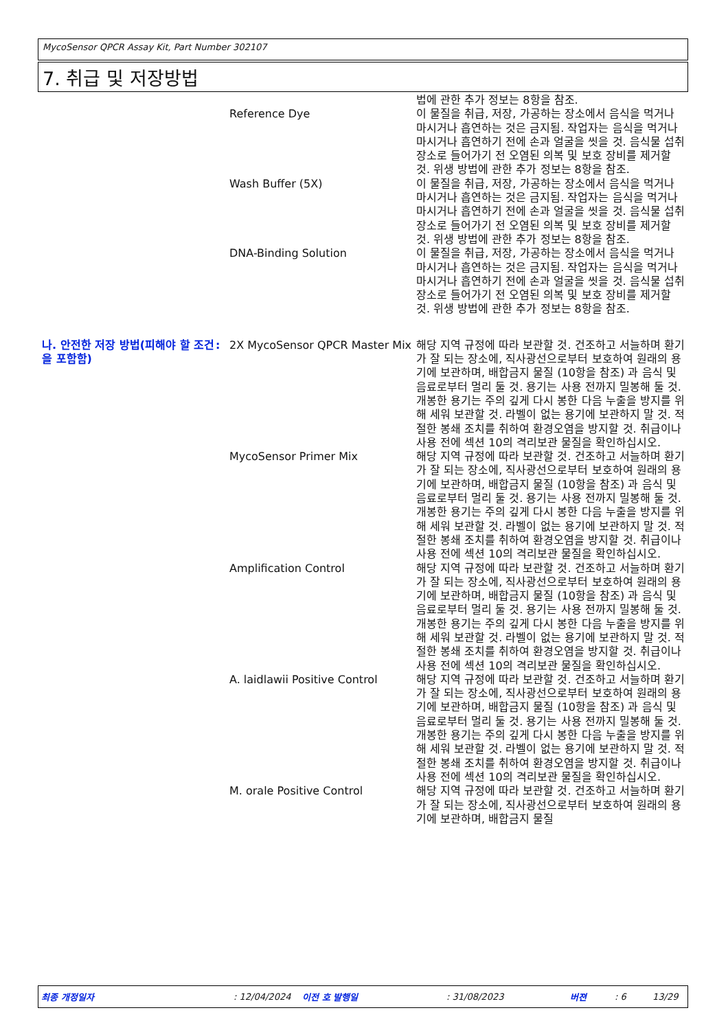MycoSensor QPCR Assay Kit, Part Number 302107
7. 취급 및 저장방법
법에 관한 추가 정보는 8항을 참조.
Reference Dye 이 물질을 취급, 저장, 가공하는 장소에서 음식을 먹거나 마시거나 흡연하는 것은 금지됨. 작업자는 음식을 먹거나 마시거나 흡연하기 전에 손과 얼굴을 씻을 것. 음식물 섭취 장소로 들어가기 전 오염된 의복 및 보호 장비를 제거할 것. 위생 방법에 관한 추가 정보는 8항을 참조.
Wash Buffer (5X) 이 물질을 취급, 저장, 가공하는 장소에서 음식을 먹거나 마시거나 흡연하는 것은 금지됨. 작업자는 음식을 먹거나 마시거나 흡연하기 전에 손과 얼굴을 씻을 것. 음식물 섭취 장소로 들어가기 전 오염된 의복 및 보호 장비를 제거할 것. 위생 방법에 관한 추가 정보는 8항을 참조.
DNA-Binding Solution 이 물질을 취급, 저장, 가공하는 장소에서 음식을 먹거나 마시거나 흡연하는 것은 금지됨. 작업자는 음식을 먹거나 마시거나 흡연하기 전에 손과 얼굴을 씻을 것. 음식물 섭취 장소로 들어가기 전 오염된 의복 및 보호 장비를 제거할 것. 위생 방법에 관한 추가 정보는 8항을 참조.
나. 안전한 저장 방법(피해야 할 조건을 포함함)
: 2X MycoSensor QPCR Master Mix
해당 지역 규정에 따라 보관할 것. 건조하고 서늘하며 환기가 잘 되는 장소에, 직사광선으로부터 보호하여 원래의 용기에 보관하며, 배합금지 물질 (10항을 참조) 과 음식 및 음료로부터 멀리 둘 것. 용기는 사용 전까지 밀봉해 둘 것. 개봉한 용기는 주의 깊게 다시 봉한 다음 누출을 방지를 위해 세워 보관할 것. 라벨이 없는 용기에 보관하지 말 것. 적절한 봉쇄 조치를 취하여 환경오염을 방지할 것. 취급이나 사용 전에 섹션 10의 격리보관 물질을 확인하십시오.
MycoSensor Primer Mix 해당 지역 규정에 따라 보관할 것. 건조하고 서늘하며 환기가 잘 되는 장소에, 직사광선으로부터 보호하여 원래의 용기에 보관하며, 배합금지 물질 (10항을 참조) 과 음식 및 음료로부터 멀리 둘 것. 용기는 사용 전까지 밀봉해 둘 것. 개봉한 용기는 주의 깊게 다시 봉한 다음 누출을 방지를 위해 세워 보관할 것. 라벨이 없는 용기에 보관하지 말 것. 적절한 봉쇄 조치를 취하여 환경오염을 방지할 것. 취급이나 사용 전에 섹션 10의 격리보관 물질을 확인하십시오.
Amplification Control 해당 지역 규정에 따라 보관할 것. 건조하고 서늘하며 환기가 잘 되는 장소에, 직사광선으로부터 보호하여 원래의 용기에 보관하며, 배합금지 물질 (10항을 참조) 과 음식 및 음료로부터 멀리 둘 것. 용기는 사용 전까지 밀봉해 둘 것. 개봉한 용기는 주의 깊게 다시 봉한 다음 누출을 방지를 위해 세워 보관할 것. 라벨이 없는 용기에 보관하지 말 것. 적절한 봉쇄 조치를 취하여 환경오염을 방지할 것. 취급이나 사용 전에 섹션 10의 격리보관 물질을 확인하십시오.
A. laidlawii Positive Control
해당 지역 규정에 따라 보관할 것. 건조하고 서늘하며 환기가 잘 되는 장소에, 직사광선으로부터 보호하여 원래의 용기에 보관하며, 배합금지 물질 (10항을 참조) 과 음식 및 음료로부터 멀리 둘 것. 용기는 사용 전까지 밀봉해 둘 것. 개봉한 용기는 주의 깊게 다시 봉한 다음 누출을 방지를 위해 세워 보관할 것. 라벨이 없는 용기에 보관하지 말 것. 적절한 봉쇄 조치를 취하여 환경오염을 방지할 것. 취급이나 사용 전에 섹션 10의 격리보관 물질을 확인하십시오.
M. orale Positive Control 해당 지역 규정에 따라 보관할 것. 건조하고 서늘하며 환기가 잘 되는 장소에, 직사광선으로부터 보호하여 원래의 용기에 보관하며, 배합금지 물질
최종 개정일자: 12/04/2024 이전 호 발행일: 31/08/2023 버젼: 6 13/29